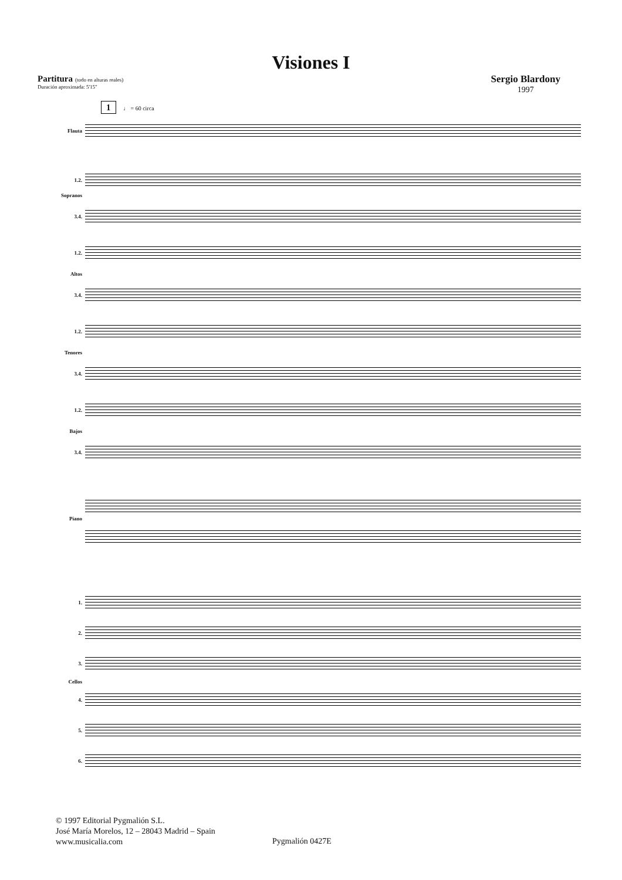Visiones I
Partitura (todo en alturas reales)
Duración aproximada: 5'15"
Sergio Blardony
1997
1 ♩ = 60 circa
Flauta
1.2.
Sopranos
3.4.
1.2.
Altos
3.4.
1.2.
Tenores
3.4.
1.2.
Bajos
3.4.
Piano
1.
2.
3.
Cellos
4.
5.
6.
© 1997 Editorial Pygmalión S.L.
José María Morelos, 12 – 28043 Madrid – Spain
www.musicalia.com
Pygmalión 0427E